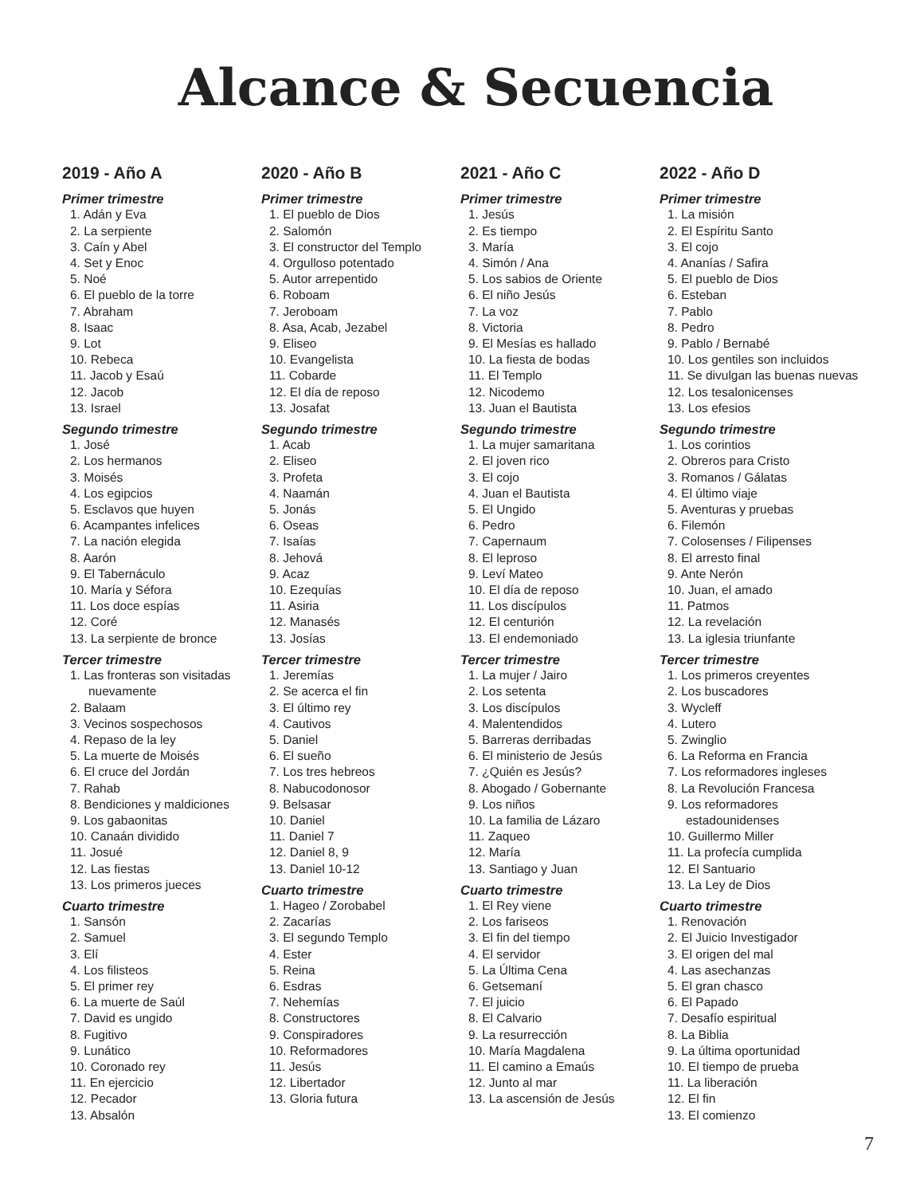Alcance & Secuencia
2019 - Año A
Primer trimestre
1. Adán y Eva
2. La serpiente
3. Caín y Abel
4. Set y Enoc
5. Noé
6. El pueblo de la torre
7. Abraham
8. Isaac
9. Lot
10. Rebeca
11. Jacob y Esaú
12. Jacob
13. Israel
Segundo trimestre
1. José
2. Los hermanos
3. Moisés
4. Los egipcios
5. Esclavos que huyen
6. Acampantes infelices
7. La nación elegida
8. Aarón
9. El Tabernáculo
10. María y Séfora
11. Los doce espías
12. Coré
13. La serpiente de bronce
Tercer trimestre
1. Las fronteras son visitadas
nuevamente
2. Balaam
3. Vecinos sospechosos
4. Repaso de la ley
5. La muerte de Moisés
6. El cruce del Jordán
7. Rahab
8. Bendiciones y maldiciones
9. Los gabaonitas
10. Canaán dividido
11. Josué
12. Las fiestas
13. Los primeros jueces
Cuarto trimestre
1. Sansón
2. Samuel
3. Elí
4. Los filisteos
5. El primer rey
6. La muerte de Saúl
7. David es ungido
8. Fugitivo
9. Lunático
10. Coronado rey
11. En ejercicio
12. Pecador
13. Absalón
2020 - Año B
Primer trimestre
1. El pueblo de Dios
2. Salomón
3. El constructor del Templo
4. Orgulloso potentado
5. Autor arrepentido
6. Roboam
7. Jeroboam
8. Asa, Acab, Jezabel
9. Eliseo
10. Evangelista
11. Cobarde
12. El día de reposo
13. Josafat
Segundo trimestre
1. Acab
2. Eliseo
3. Profeta
4. Naamán
5. Jonás
6. Oseas
7. Isaías
8. Jehová
9. Acaz
10. Ezequías
11. Asiria
12. Manasés
13. Josías
Tercer trimestre
1. Jeremías
2. Se acerca el fin
3. El último rey
4. Cautivos
5. Daniel
6. El sueño
7. Los tres hebreos
8. Nabucodonosor
9. Belsasar
10. Daniel
11. Daniel 7
12. Daniel 8, 9
13. Daniel 10-12
Cuarto trimestre
1. Hageo / Zorobabel
2. Zacarías
3. El segundo Templo
4. Ester
5. Reina
6. Esdras
7. Nehemías
8. Constructores
9. Conspiradores
10. Reformadores
11. Jesús
12. Libertador
13. Gloria futura
2021 - Año C
Primer trimestre
1. Jesús
2. Es tiempo
3. María
4. Simón / Ana
5. Los sabios de Oriente
6. El niño Jesús
7. La voz
8. Victoria
9. El Mesías es hallado
10. La fiesta de bodas
11. El Templo
12. Nicodemo
13. Juan el Bautista
Segundo trimestre
1. La mujer samaritana
2. El joven rico
3. El cojo
4. Juan el Bautista
5. El Ungido
6. Pedro
7. Capernaum
8. El leproso
9. Leví Mateo
10. El día de reposo
11. Los discípulos
12. El centurión
13. El endemoniado
Tercer trimestre
1. La mujer / Jairo
2. Los setenta
3. Los discípulos
4. Malentendidos
5. Barreras derribadas
6. El ministerio de Jesús
7. ¿Quién es Jesús?
8. Abogado / Gobernante
9. Los niños
10. La familia de Lázaro
11. Zaqueo
12. María
13. Santiago y Juan
Cuarto trimestre
1. El Rey viene
2. Los fariseos
3. El fin del tiempo
4. El servidor
5. La Última Cena
6. Getsemaní
7. El juicio
8. El Calvario
9. La resurrección
10. María Magdalena
11. El camino a Emaús
12. Junto al mar
13. La ascensión de Jesús
2022 - Año D
Primer trimestre
1. La misión
2. El Espíritu Santo
3. El cojo
4. Ananías / Safira
5. El pueblo de Dios
6. Esteban
7. Pablo
8. Pedro
9. Pablo / Bernabé
10. Los gentiles son incluidos
11. Se divulgan las buenas nuevas
12. Los tesalonicenses
13. Los efesios
Segundo trimestre
1. Los corintios
2. Obreros para Cristo
3. Romanos / Gálatas
4. El último viaje
5. Aventuras y pruebas
6. Filemón
7. Colosenses / Filipenses
8. El arresto final
9. Ante Nerón
10. Juan, el amado
11. Patmos
12. La revelación
13. La iglesia triunfante
Tercer trimestre
1. Los primeros creyentes
2. Los buscadores
3. Wycleff
4. Lutero
5. Zwinglio
6. La Reforma en Francia
7. Los reformadores ingleses
8. La Revolución Francesa
9. Los reformadores
estadounidenses
10. Guillermo Miller
11. La profecía cumplida
12. El Santuario
13. La Ley de Dios
Cuarto trimestre
1. Renovación
2. El Juicio Investigador
3. El origen del mal
4. Las asechanzas
5. El gran chasco
6. El Papado
7. Desafío espiritual
8. La Biblia
9. La última oportunidad
10. El tiempo de prueba
11. La liberación
12. El fin
13. El comienzo
7